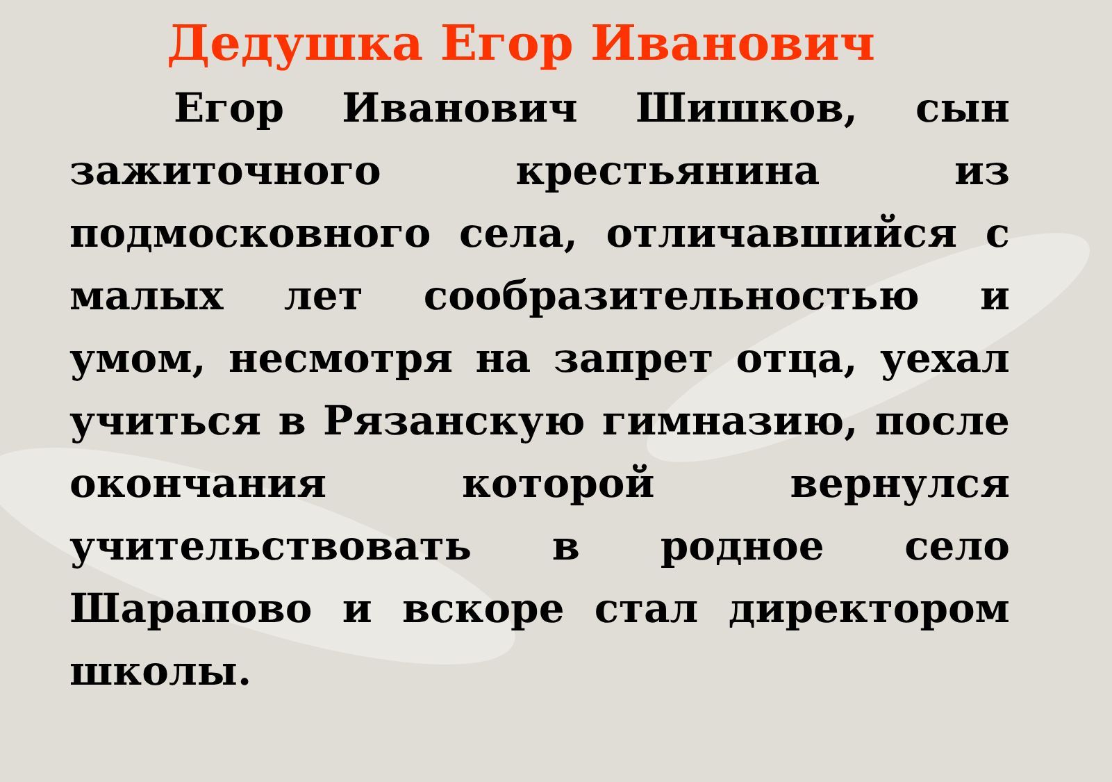Дедушка Егор Иванович
Егор Иванович Шишков, сын зажиточного крестьянина из подмосковного села, отличавшийся с малых лет сообразительностью и умом, несмотря на запрет отца, уехал учиться в Рязанскую гимназию, после окончания которой вернулся учительствовать в родное село Шарапово и вскоре стал директором школы.